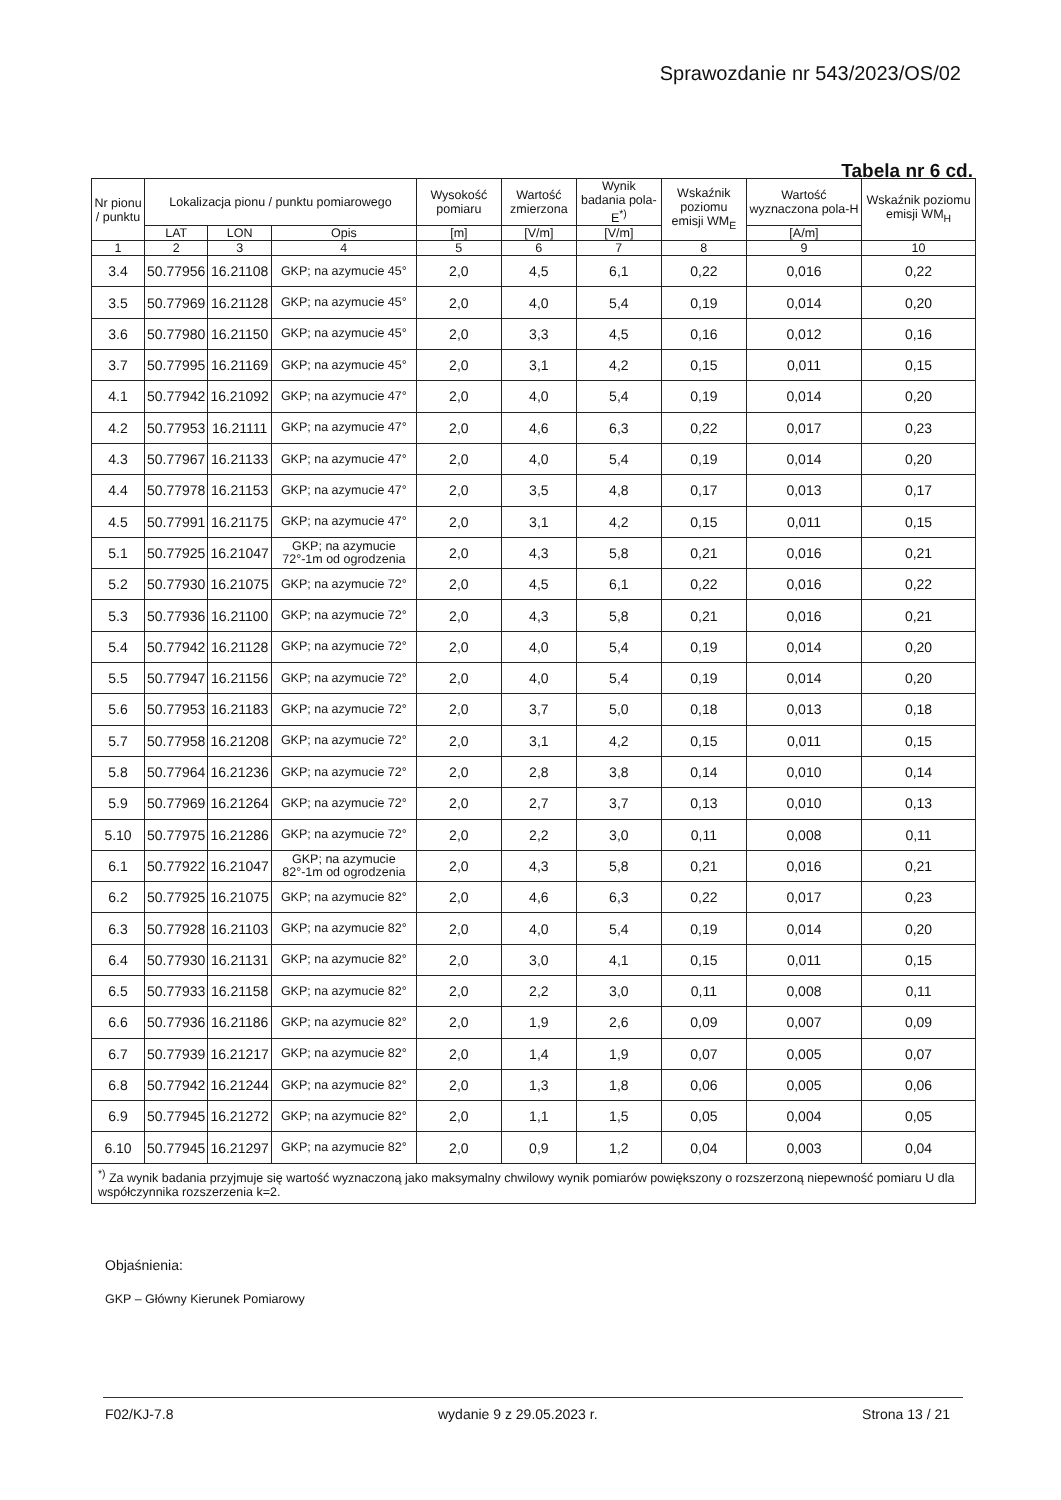Sprawozdanie nr 543/2023/OS/02
Tabela nr 6 cd.
| Nr pionu / punktu | Lokalizacja pionu / punktu pomiarowego | | | Wysokość pomiaru | Wartość zmierzona | Wynik badania pola-E<sup>*)</sup> | Wskaźnik poziomu emisji WM<sub>E</sub> | Wartość wyznaczona pola-H | Wskaźnik poziomu emisji WM<sub>H</sub> |
| --- | --- | --- | --- | --- | --- | --- | --- | --- | --- |
| | LAT | LON | Opis | [m] | [V/m] | [V/m] | | [A/m] | |
| 1 | 2 | 3 | 4 | 5 | 6 | 7 | 8 | 9 | 10 |
| 3.4 | 50.77956 | 16.21108 | GKP; na azymucie 45° | 2,0 | 4,5 | 6,1 | 0,22 | 0,016 | 0,22 |
| 3.5 | 50.77969 | 16.21128 | GKP; na azymucie 45° | 2,0 | 4,0 | 5,4 | 0,19 | 0,014 | 0,20 |
| 3.6 | 50.77980 | 16.21150 | GKP; na azymucie 45° | 2,0 | 3,3 | 4,5 | 0,16 | 0,012 | 0,16 |
| 3.7 | 50.77995 | 16.21169 | GKP; na azymucie 45° | 2,0 | 3,1 | 4,2 | 0,15 | 0,011 | 0,15 |
| 4.1 | 50.77942 | 16.21092 | GKP; na azymucie 47° | 2,0 | 4,0 | 5,4 | 0,19 | 0,014 | 0,20 |
| 4.2 | 50.77953 | 16.21111 | GKP; na azymucie 47° | 2,0 | 4,6 | 6,3 | 0,22 | 0,017 | 0,23 |
| 4.3 | 50.77967 | 16.21133 | GKP; na azymucie 47° | 2,0 | 4,0 | 5,4 | 0,19 | 0,014 | 0,20 |
| 4.4 | 50.77978 | 16.21153 | GKP; na azymucie 47° | 2,0 | 3,5 | 4,8 | 0,17 | 0,013 | 0,17 |
| 4.5 | 50.77991 | 16.21175 | GKP; na azymucie 47° | 2,0 | 3,1 | 4,2 | 0,15 | 0,011 | 0,15 |
| 5.1 | 50.77925 | 16.21047 | GKP; na azymucie 72°-1m od ogrodzenia | 2,0 | 4,3 | 5,8 | 0,21 | 0,016 | 0,21 |
| 5.2 | 50.77930 | 16.21075 | GKP; na azymucie 72° | 2,0 | 4,5 | 6,1 | 0,22 | 0,016 | 0,22 |
| 5.3 | 50.77936 | 16.21100 | GKP; na azymucie 72° | 2,0 | 4,3 | 5,8 | 0,21 | 0,016 | 0,21 |
| 5.4 | 50.77942 | 16.21128 | GKP; na azymucie 72° | 2,0 | 4,0 | 5,4 | 0,19 | 0,014 | 0,20 |
| 5.5 | 50.77947 | 16.21156 | GKP; na azymucie 72° | 2,0 | 4,0 | 5,4 | 0,19 | 0,014 | 0,20 |
| 5.6 | 50.77953 | 16.21183 | GKP; na azymucie 72° | 2,0 | 3,7 | 5,0 | 0,18 | 0,013 | 0,18 |
| 5.7 | 50.77958 | 16.21208 | GKP; na azymucie 72° | 2,0 | 3,1 | 4,2 | 0,15 | 0,011 | 0,15 |
| 5.8 | 50.77964 | 16.21236 | GKP; na azymucie 72° | 2,0 | 2,8 | 3,8 | 0,14 | 0,010 | 0,14 |
| 5.9 | 50.77969 | 16.21264 | GKP; na azymucie 72° | 2,0 | 2,7 | 3,7 | 0,13 | 0,010 | 0,13 |
| 5.10 | 50.77975 | 16.21286 | GKP; na azymucie 72° | 2,0 | 2,2 | 3,0 | 0,11 | 0,008 | 0,11 |
| 6.1 | 50.77922 | 16.21047 | GKP; na azymucie 82°-1m od ogrodzenia | 2,0 | 4,3 | 5,8 | 0,21 | 0,016 | 0,21 |
| 6.2 | 50.77925 | 16.21075 | GKP; na azymucie 82° | 2,0 | 4,6 | 6,3 | 0,22 | 0,017 | 0,23 |
| 6.3 | 50.77928 | 16.21103 | GKP; na azymucie 82° | 2,0 | 4,0 | 5,4 | 0,19 | 0,014 | 0,20 |
| 6.4 | 50.77930 | 16.21131 | GKP; na azymucie 82° | 2,0 | 3,0 | 4,1 | 0,15 | 0,011 | 0,15 |
| 6.5 | 50.77933 | 16.21158 | GKP; na azymucie 82° | 2,0 | 2,2 | 3,0 | 0,11 | 0,008 | 0,11 |
| 6.6 | 50.77936 | 16.21186 | GKP; na azymucie 82° | 2,0 | 1,9 | 2,6 | 0,09 | 0,007 | 0,09 |
| 6.7 | 50.77939 | 16.21217 | GKP; na azymucie 82° | 2,0 | 1,4 | 1,9 | 0,07 | 0,005 | 0,07 |
| 6.8 | 50.77942 | 16.21244 | GKP; na azymucie 82° | 2,0 | 1,3 | 1,8 | 0,06 | 0,005 | 0,06 |
| 6.9 | 50.77945 | 16.21272 | GKP; na azymucie 82° | 2,0 | 1,1 | 1,5 | 0,05 | 0,004 | 0,05 |
| 6.10 | 50.77945 | 16.21297 | GKP; na azymucie 82° | 2,0 | 0,9 | 1,2 | 0,04 | 0,003 | 0,04 |
| <sup>*)</sup> Za wynik badania przyjmuje się wartość wyznaczoną jako maksymalny chwilowy wynik pomiarów powiększony o rozszerzoną niepewność pomiaru U dla współczynnika rozszerzenia k=2. | | | | | | | | | |
Objaśnienia:
GKP – Główny Kierunek Pomiarowy
F02/KJ-7.8 wydanie 9 z 29.05.2023 r. Strona 13 / 21